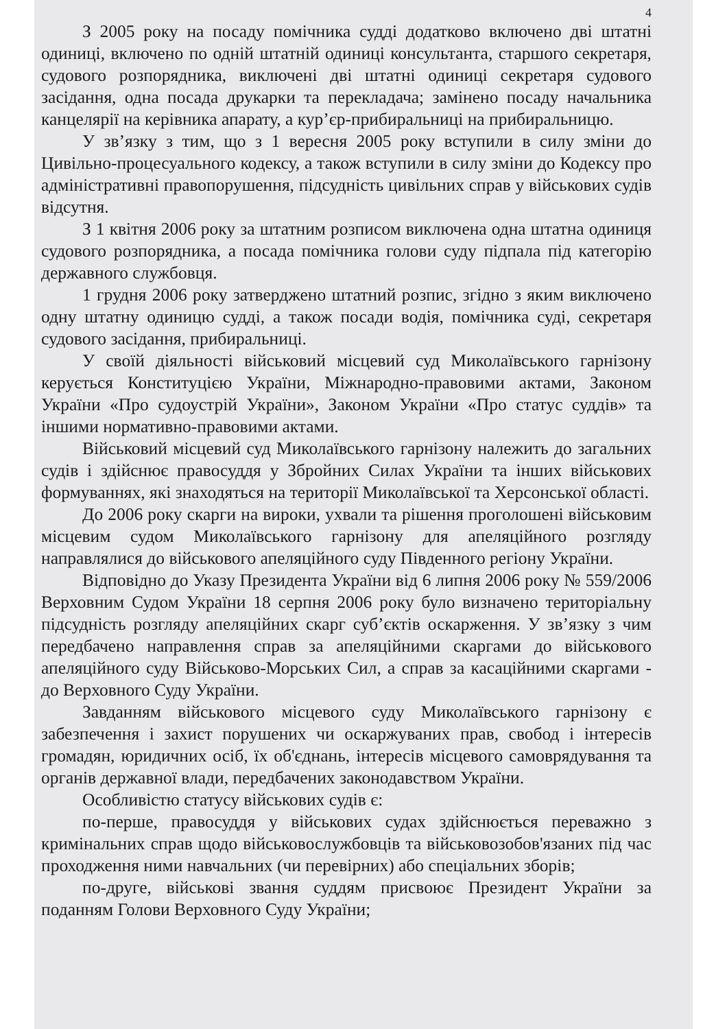4
З 2005 року на посаду помічника судді додатково включено дві штатні одиниці, включено по одній штатній одиниці консультанта, старшого секретаря, судового розпорядника, виключені дві штатні одиниці секретаря судового засідання, одна посада друкарки та перекладача; замінено посаду начальника канцелярії на керівника апарату, а кур’єр-прибиральниці на прибиральницю.
У зв’язку з тим, що з 1 вересня 2005 року вступили в силу зміни до Цивільно-процесуального кодексу, а також вступили в силу зміни до Кодексу про адміністративні правопорушення, підсудність цивільних справ у військових судів відсутня.
З 1 квітня 2006 року за штатним розписом виключена одна штатна одиниця судового розпорядника, а посада помічника голови суду підпала під категорію державного службовця.
1 грудня 2006 року затверджено штатний розпис, згідно з яким виключено одну штатну одиницю судді, а також посади водія, помічника суді, секретаря судового засідання, прибиральниці.
У своїй діяльності військовий місцевий суд Миколаївського гарнізону керується Конституцією України, Міжнародно-правовими актами, Законом України «Про судоустрій України», Законом України «Про статус суддів» та іншими нормативно-правовими актами.
Військовий місцевий суд Миколаївського гарнізону належить до загальних судів і здійснює правосуддя у Збройних Силах України та інших військових формуваннях, які знаходяться на території Миколаївської та Херсонської області.
До 2006 року скарги на вироки, ухвали та рішення проголошені військовим місцевим судом Миколаївського гарнізону для апеляційного розгляду направлялися до військового апеляційного суду Південного регіону України.
Відповідно до Указу Президента України від 6 липня 2006 року № 559/2006 Верховним Судом України 18 серпня 2006 року було визначено територіальну підсудність розгляду апеляційних скарг суб’єктів оскарження. У зв’язку з чим передбачено направлення справ за апеляційними скаргами до військового апеляційного суду Військово-Морських Сил, а справ за касаційними скаргами - до Верховного Суду України.
Завданням військового місцевого суду Миколаївського гарнізону є забезпечення і захист порушених чи оскаржуваних прав, свобод і інтересів громадян, юридичних осіб, їх об'єднань, інтересів місцевого самоврядування та органів державної влади, передбачених законодавством України.
Особливістю статусу військових судів є:
по-перше, правосуддя у військових судах здійснюється переважно з кримінальних справ щодо військовослужбовців та військовозобов'язаних під час проходження ними навчальних (чи перевірних) або спеціальних зборів;
по-друге, військові звання суддям присвоює Президент України за поданням Голови Верховного Суду України;